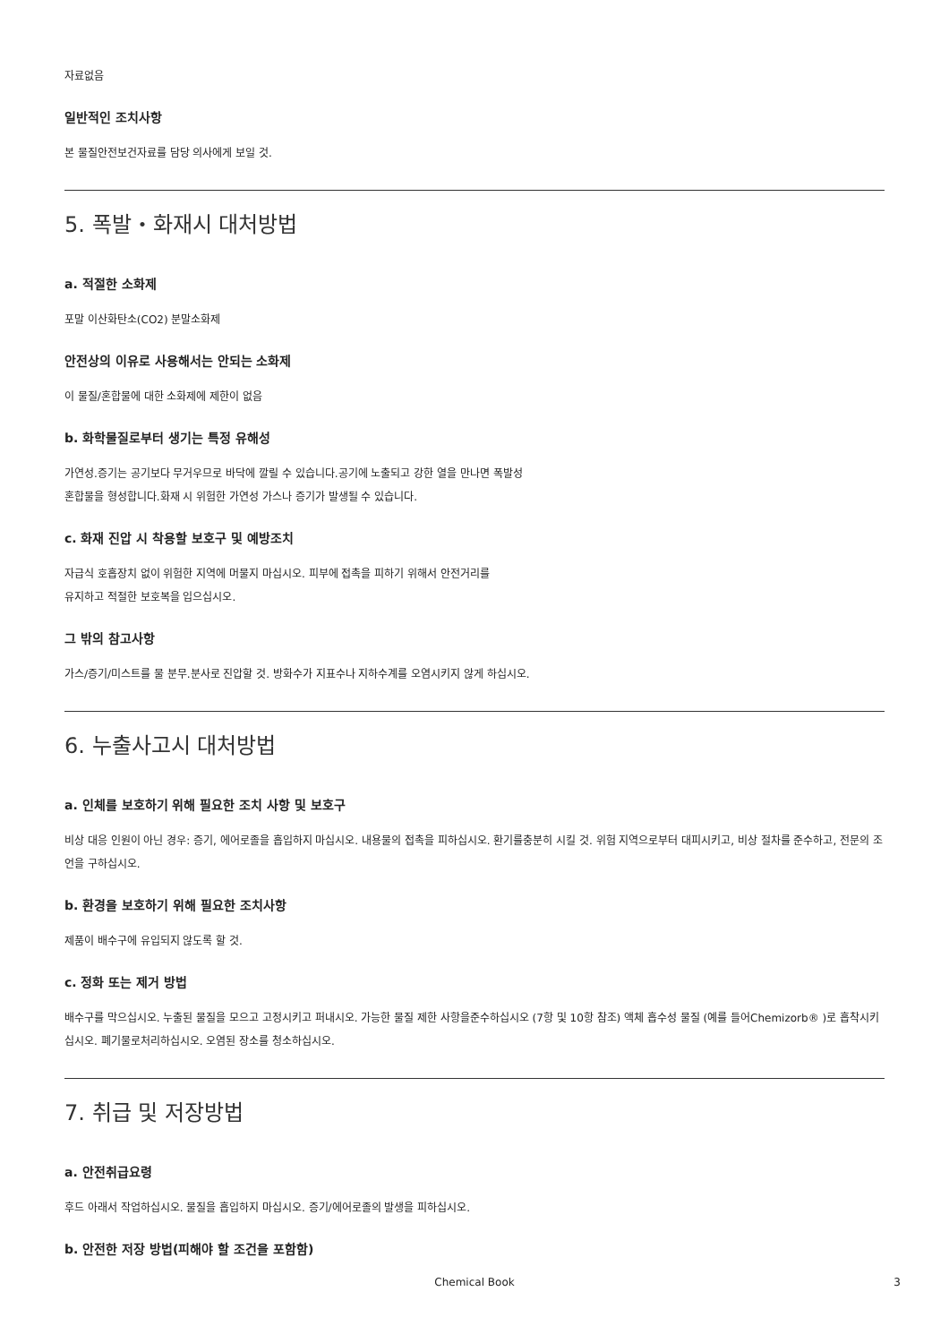자료없음
일반적인 조치사항
본 물질안전보건자료를 담당 의사에게 보일 것.
5. 폭발・화재시 대처방법
a. 적절한 소화제
포말 이산화탄소(CO2) 분말소화제
안전상의 이유로 사용해서는 안되는 소화제
이 물질/혼합물에 대한 소화제에 제한이 없음
b. 화학물질로부터 생기는 특정 유해성
가연성.증기는 공기보다 무거우므로 바닥에 깔릴 수 있습니다.공기에 노출되고 강한 열을 만나면 폭발성
혼합물을 형성합니다.화재 시 위험한 가연성 가스나 증기가 발생될 수 있습니다.
c. 화재 진압 시 착용할 보호구 및 예방조치
자급식 호흡장치 없이 위험한 지역에 머물지 마십시오. 피부에 접촉을 피하기 위해서 안전거리를
유지하고 적절한 보호복을 입으십시오.
그 밖의 참고사항
가스/증기/미스트를 물 분무.분사로 진압할 것. 방화수가 지표수나 지하수계를 오염시키지 않게 하십시오.
6. 누출사고시 대처방법
a. 인체를 보호하기 위해 필요한 조치 사항 및 보호구
비상 대응 인원이 아닌 경우: 증기, 에어로졸을 흡입하지 마십시오. 내용물의 접촉을 피하십시오. 환기를충분히 시킬 것. 위험 지역으로부터 대피시키고, 비상 절차를 준수하고, 전문의 조언을 구하십시오.
b. 환경을 보호하기 위해 필요한 조치사항
제품이 배수구에 유입되지 않도록 할 것.
c. 정화 또는 제거 방법
배수구를 막으십시오. 누출된 물질을 모으고 고정시키고 퍼내시오. 가능한 물질 제한 사항을준수하십시오 (7항 및 10항 참조) 액체 흡수성 물질 (예를 들어Chemizorb® )로 흡착시키십시오. 폐기물로처리하십시오. 오염된 장소를 청소하십시오.
7. 취급 및 저장방법
a. 안전취급요령
후드 아래서 작업하십시오. 물질을 흡입하지 마십시오. 증기/에어로졸의 발생을 피하십시오.
b. 안전한 저장 방법(피해야 할 조건을 포함함)
Chemical Book 3